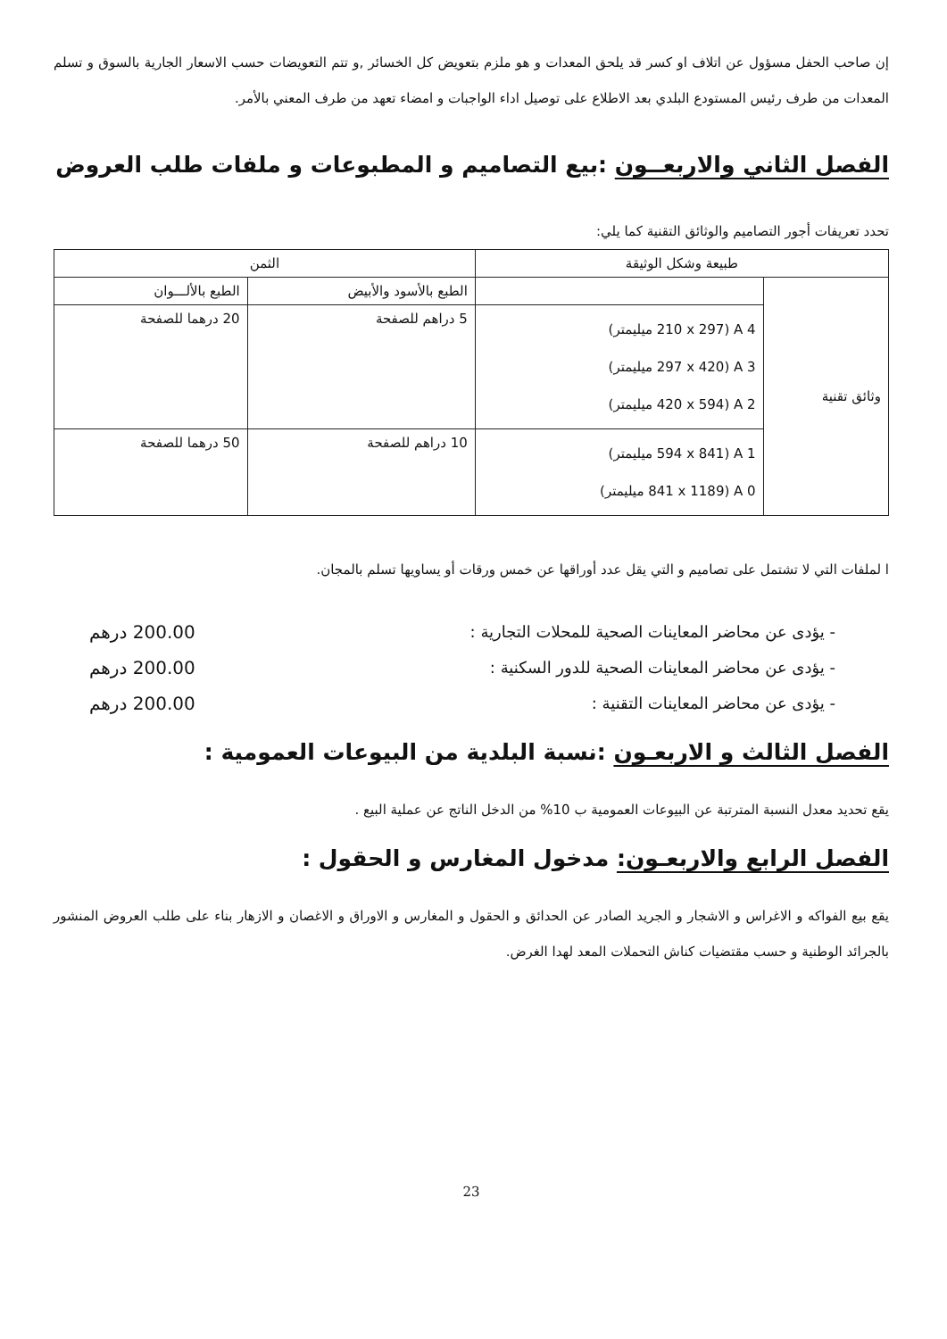إن صاحب الحفل مسؤول عن اتلاف او كسر قد يلحق المعدات و هو ملزم بتعويض كل الخسائر ,و تتم التعويضات حسب الاسعار الجارية بالسوق و تسلم المعدات من طرف رئيس المستودع البلدي بعد الاطلاع على توصيل اداء الواجبات و امضاء تعهد من طرف المعني بالأمر.
الفصل الثاني والاربعــون :بيع التصاميم و المطبوعات و ملفات طلب العروض
تحدد تعريفات أجور التصاميم والوثائق التقنية كما يلي:
| طبيعة وشكل الوثيقة | | الثمن | |
| --- | --- | --- | --- |
| وثائق تقنية | | الطبع بالأسود والأبيض | الطبع بالألـــوان |
| | A 4 (210 x 297 ميليمتر) A 3 (297 x 420 ميليمتر) A 2 (420 x 594 ميليمتر) | 5 دراهم للصفحة | 20 درهما للصفحة |
| | A 1 (594 x 841 ميليمتر) A 0 (841 x 1189 ميليمتر) | 10 دراهم للصفحة | 50 درهما للصفحة |
ا لملفات التي لا تشتمل على تصاميم و التي يقل عدد أوراقها عن خمس ورقات أو يساويها تسلم بالمجان.
- يؤدى عن محاضر المعاينات الصحية للمحلات التجارية : 200.00 درهم
- يؤدى عن محاضر المعاينات الصحية للدور السكنية : 200.00 درهم
- يؤدى عن محاضر المعاينات التقنية : 200.00 درهم
الفصل الثالث و الاربعـون :نسبة البلدية من البيوعات العمومية :
يقع تحديد معدل النسبة المترتبة عن البيوعات العمومية ب 10% من الدخل الناتج عن عملية البيع .
الفصل الرابع والاربعـون: مدخول المغارس و الحقول :
يقع بيع الفواكه و الاغراس و الاشجار و الجريد الصادر عن الحدائق و الحقول و المغارس و الاوراق و الاغصان و الازهار بناء على طلب العروض المنشور بالجرائد الوطنية و حسب مقتضيات كناش التحملات المعد لهدا الغرض.
23